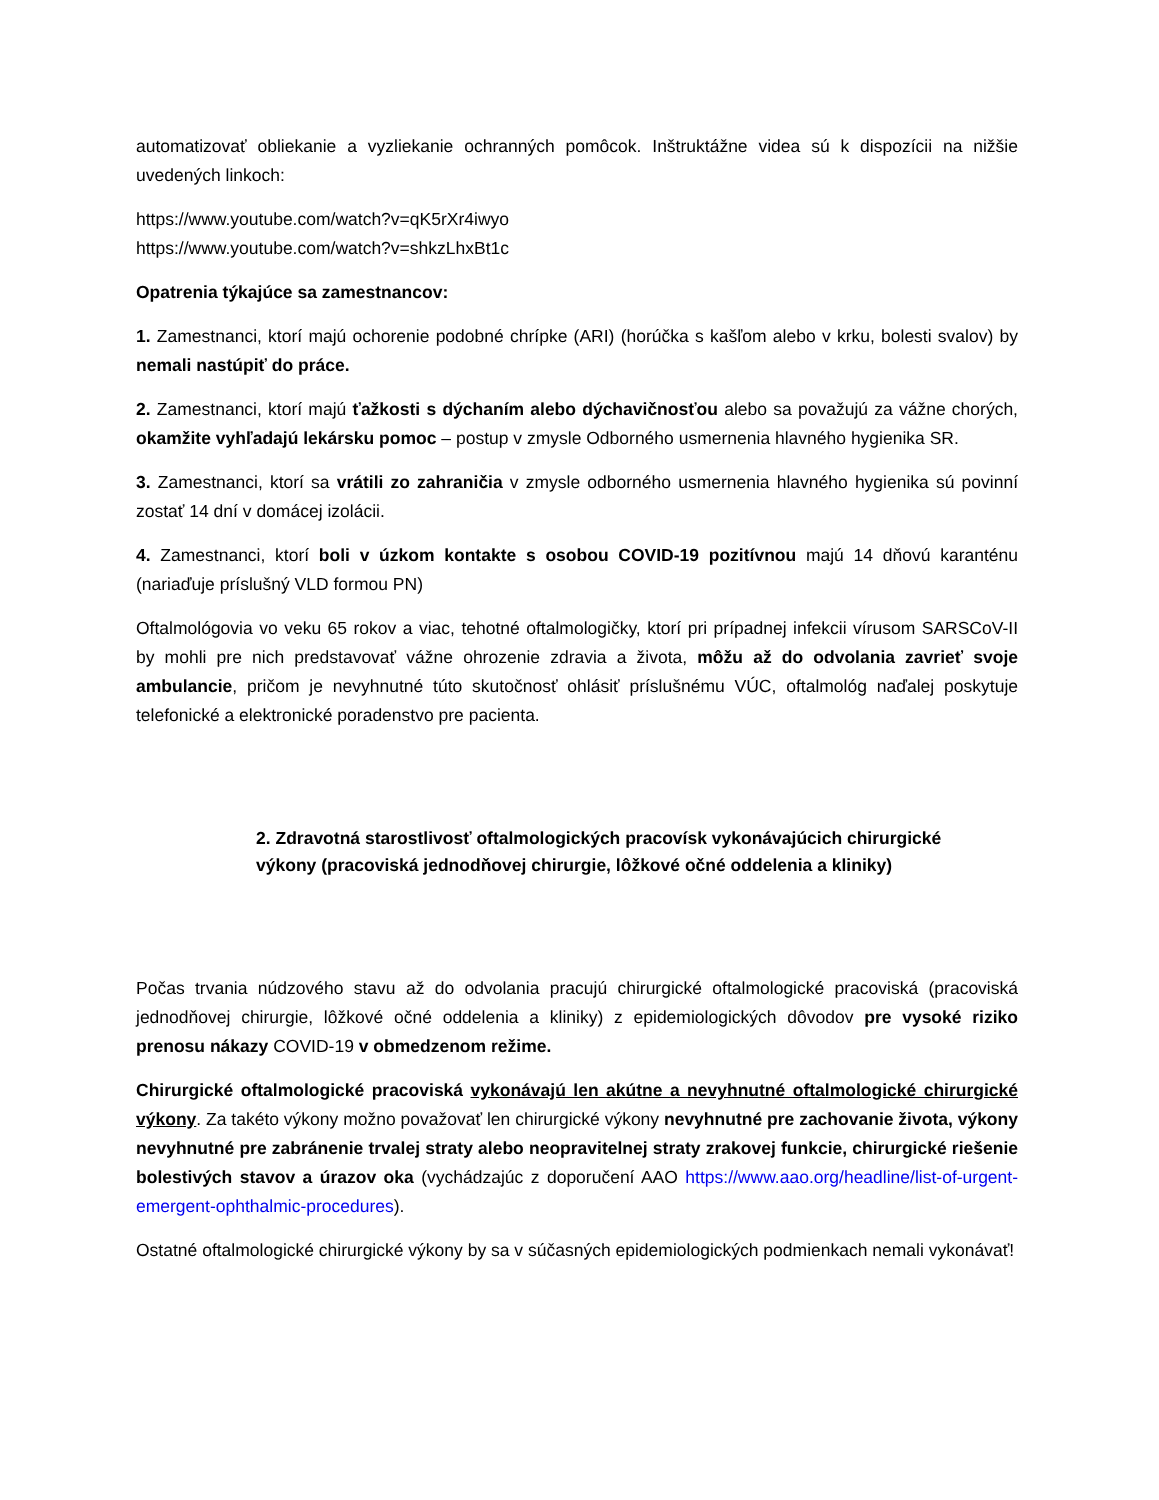automatizovať obliekanie a vyzliekanie ochranných pomôcok. Inštruktážne videa sú k dispozícii na nižšie uvedených linkoch:
https://www.youtube.com/watch?v=qK5rXr4iwyo
https://www.youtube.com/watch?v=shkzLhxBt1c
Opatrenia týkajúce sa zamestnancov:
1. Zamestnanci, ktorí majú ochorenie podobné chrípke (ARI) (horúčka s kašľom alebo v krku, bolesti svalov) by nemali nastúpiť do práce.
2. Zamestnanci, ktorí majú ťažkosti s dýchaním alebo dýchavičnosťou alebo sa považujú za vážne chorých, okamžite vyhľadajú lekársku pomoc – postup v zmysle Odborného usmernenia hlavného hygienika SR.
3. Zamestnanci, ktorí sa vrátili zo zahraničia v zmysle odborného usmernenia hlavného hygienika sú povinní zostať 14 dní v domácej izolácii.
4. Zamestnanci, ktorí boli v úzkom kontakte s osobou COVID-19 pozitívnou majú 14 dňovú karanténu (nariaďuje príslušný VLD formou PN)
Oftalmológovia vo veku 65 rokov a viac, tehotné oftalmologičky, ktorí pri prípadnej infekcii vírusom SARSCoV-II by mohli pre nich predstavovať vážne ohrozenie zdravia a života, môžu až do odvolania zavrieť svoje ambulancie, pričom je nevyhnutné túto skutočnosť ohlásiť príslušnému VÚC, oftalmológ naďalej poskytuje telefonické a elektronické poradenstvo pre pacienta.
2. Zdravotná starostlivosť oftalmologických pracovísk vykonávajúcich chirurgické výkony (pracoviská jednodňovej chirurgie, lôžkové očné oddelenia a kliniky)
Počas trvania núdzového stavu až do odvolania pracujú chirurgické oftalmologické pracoviská (pracoviská jednodňovej chirurgie, lôžkové očné oddelenia a kliniky) z epidemiologických dôvodov pre vysoké riziko prenosu nákazy COVID-19 v obmedzenom režime.
Chirurgické oftalmologické pracoviská vykonávajú len akútne a nevyhnutné oftalmologické chirurgické výkony. Za takéto výkony možno považovať len chirurgické výkony nevyhnutné pre zachovanie života, výkony nevyhnutné pre zabránenie trvalej straty alebo neopravitelnej straty zrakovej funkcie, chirurgické riešenie bolestivých stavov a úrazov oka (vychádzajúc z doporučení AAO https://www.aao.org/headline/list-of-urgent-emergent-ophthalmic-procedures).
Ostatné oftalmologické chirurgické výkony by sa v súčasných epidemiologických podmienkach nemali vykonávať!